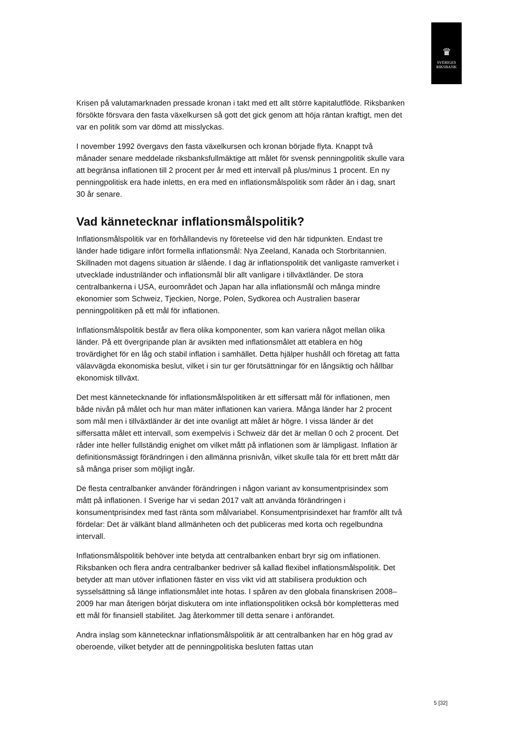♛
SVERIGES
RIKSBANK
Krisen på valutamarknaden pressade kronan i takt med ett allt större kapitalutflöde. Riksbanken försökte försvara den fasta växelkursen så gott det gick genom att höja räntan kraftigt, men det var en politik som var dömd att misslyckas.
I november 1992 övergavs den fasta växelkursen och kronan började flyta. Knappt två månader senare meddelade riksbanksfullmäktige att målet för svensk penningpolitik skulle vara att begränsa inflationen till 2 procent per år med ett intervall på plus/minus 1 procent. En ny penningpolitisk era hade inletts, en era med en inflationsmålspolitik som råder än i dag, snart 30 år senare.
Vad kännetecknar inflationsmålspolitik?
Inflationsmålspolitik var en förhållandevis ny företeelse vid den här tidpunkten. Endast tre länder hade tidigare infört formella inflationsmål: Nya Zeeland, Kanada och Storbritannien. Skillnaden mot dagens situation är slående. I dag är inflationspolitik det vanligaste ramverket i utvecklade industriländer och inflationsmål blir allt vanligare i tillväxtländer. De stora centralbankerna i USA, euroområdet och Japan har alla inflationsmål och många mindre ekonomier som Schweiz, Tjeckien, Norge, Polen, Sydkorea och Australien baserar penningpolitiken på ett mål för inflationen.
Inflationsmålspolitik består av flera olika komponenter, som kan variera något mellan olika länder. På ett övergripande plan är avsikten med inflationsmålet att etablera en hög trovärdighet för en låg och stabil inflation i samhället. Detta hjälper hushåll och företag att fatta välavvägda ekonomiska beslut, vilket i sin tur ger förutsättningar för en långsiktig och hållbar ekonomisk tillväxt.
Det mest kännetecknande för inflationsmålspolitiken är ett siffersatt mål för inflationen, men både nivån på målet och hur man mäter inflationen kan variera. Många länder har 2 procent som mål men i tillväxtländer är det inte ovanligt att målet är högre. I vissa länder är det siffersatta målet ett intervall, som exempelvis i Schweiz där det är mellan 0 och 2 procent. Det råder inte heller fullständig enighet om vilket mått på inflationen som är lämpligast. Inflation är definitionsmässigt förändringen i den allmänna prisnivån, vilket skulle tala för ett brett mått där så många priser som möjligt ingår.
De flesta centralbanker använder förändringen i någon variant av konsumentprisindex som mått på inflationen. I Sverige har vi sedan 2017 valt att använda förändringen i konsumentprisindex med fast ränta som målvariabel. Konsumentprisindexet har framför allt två fördelar: Det är välkänt bland allmänheten och det publiceras med korta och regelbundna intervall.
Inflationsmålspolitik behöver inte betyda att centralbanken enbart bryr sig om inflationen. Riksbanken och flera andra centralbanker bedriver så kallad flexibel inflationsmålspolitik. Det betyder att man utöver inflationen fäster en viss vikt vid att stabilisera produktion och sysselsättning så länge inflationsmålet inte hotas. I spåren av den globala finanskrisen 2008–2009 har man återigen börjat diskutera om inte inflationspolitiken också bör kompletteras med ett mål för finansiell stabilitet. Jag återkommer till detta senare i anförandet.
Andra inslag som kännetecknar inflationsmålspolitik är att centralbanken har en hög grad av oberoende, vilket betyder att de penningpolitiska besluten fattas utan
5 [32]